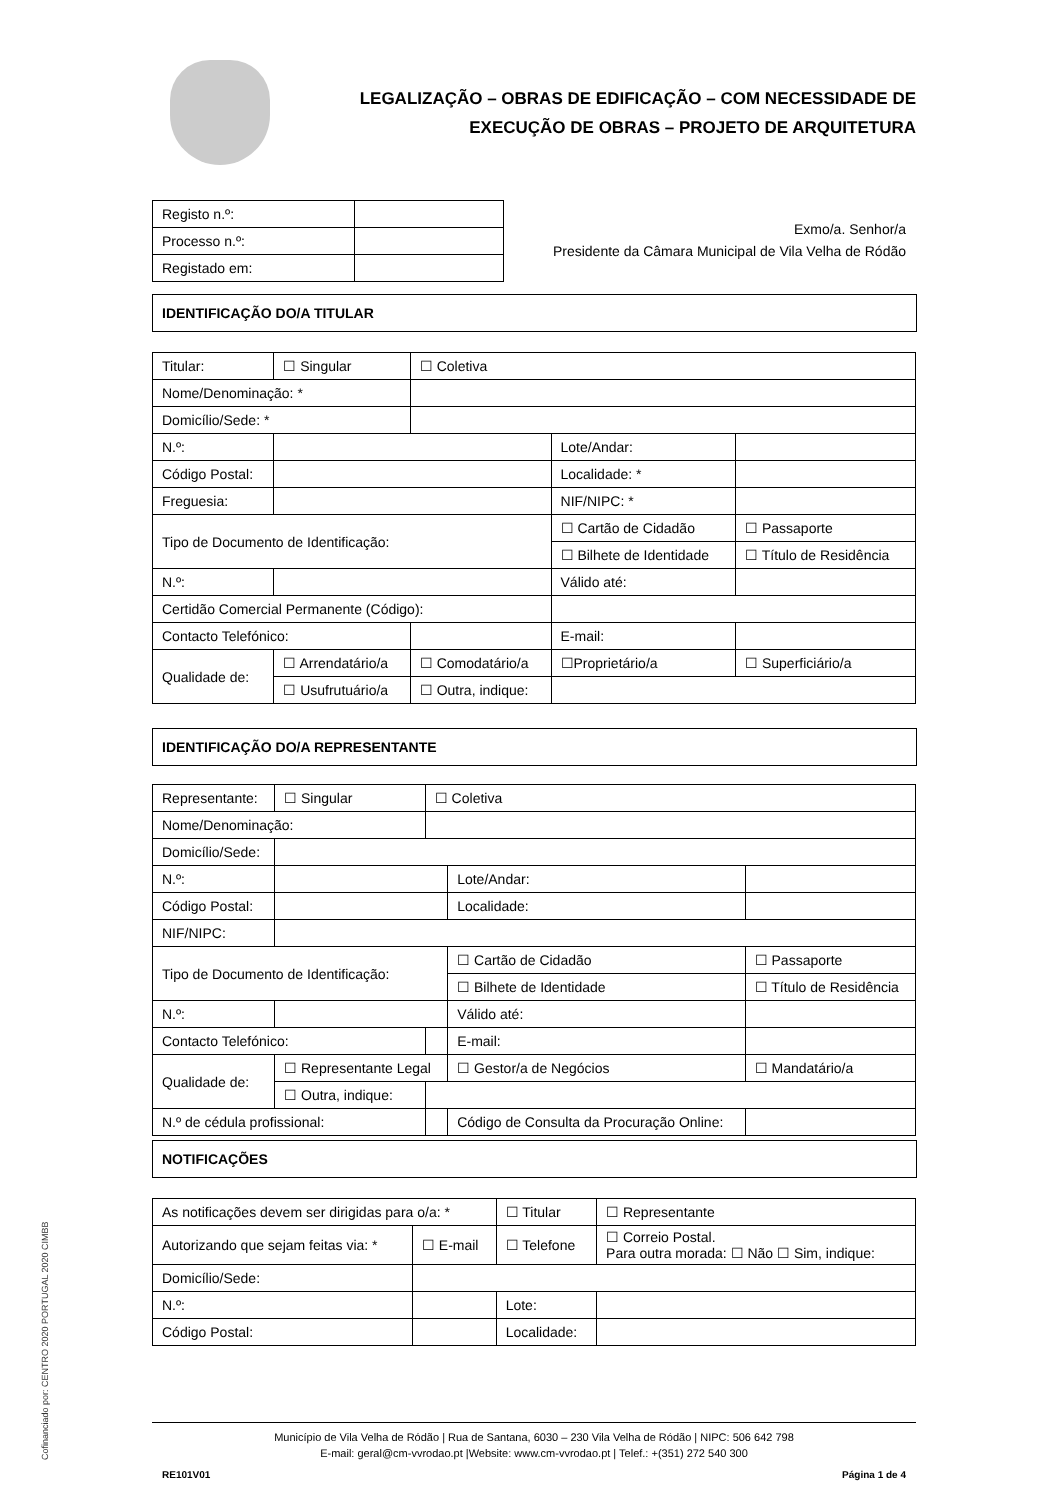LEGALIZAÇÃO – OBRAS DE EDIFICAÇÃO – COM NECESSIDADE DE
EXECUÇÃO DE OBRAS – PROJETO DE ARQUITETURA
| Registo n.º: | |
| Processo n.º: | |
| Registado em: | |
Exmo/a. Senhor/a
Presidente da Câmara Municipal de Vila Velha de Ródão
IDENTIFICAÇÃO DO/A TITULAR
| Titular: | ☐ Singular | ☐ Coletiva | | | |
| Nome/Denominação: * | | | | | |
| Domicílio/Sede: * | | | | | |
| N.º: | | | Lote/Andar: | | |
| Código Postal: | | | Localidade: * | | |
| Freguesia: | | | NIF/NIPC: * | | |
| Tipo de Documento de Identificação: | | | ☐ Cartão de Cidadão | | ☐ Passaporte |
| | | | ☐ Bilhete de Identidade | | ☐ Título de Residência |
| N.º: | | | Válido até: | | |
| Certidão Comercial Permanente (Código): | | | | | |
| Contacto Telefónico: | | | E-mail: | | |
| Qualidade de: | ☐ Arrendatário/a | ☐ Comodatário/a | ☐Proprietário/a | | ☐ Superficiário/a |
| | ☐ Usufrutuário/a | ☐ Outra, indique: | | | |
IDENTIFICAÇÃO DO/A REPRESENTANTE
| Representante: | ☐ Singular | ☐ Coletiva | | | |
| Nome/Denominação: | | | | | |
| Domicílio/Sede: | | | | | |
| N.º: | | | Lote/Andar: | | |
| Código Postal: | | | Localidade: | | |
| NIF/NIPC: | | | | | |
| Tipo de Documento de Identificação: | | | ☐ Cartão de Cidadão | | ☐ Passaporte |
| | | | ☐ Bilhete de Identidade | | ☐ Título de Residência |
| N.º: | | | Válido até: | | |
| Contacto Telefónico: | | | E-mail: | | |
| Qualidade de: | ☐ Representante Legal | | ☐ Gestor/a de Negócios | | ☐ Mandatário/a |
| | ☐ Outra, indique: | | | | |
| N.º de cédula profissional: | | | Código de Consulta da Procuração Online: | | |
NOTIFICAÇÕES
| As notificações devem ser dirigidas para o/a: * | | | ☐ Titular | ☐ Representante |
| Autorizando que sejam feitas via: * | | ☐ E-mail | ☐ Telefone | ☐ Correio Postal. Para outra morada: ☐ Não ☐ Sim, indique: |
| Domicílio/Sede: | | | | |
| N.º: | | | Lote: | |
| Código Postal: | | | Localidade: | |
Cofinanciado por: CENTRO 2020 PORTUGAL 2020 CIMBB
Município de Vila Velha de Ródão | Rua de Santana, 6030 – 230 Vila Velha de Ródão | NIPC: 506 642 798
E-mail: geral@cm-vvrodao.pt |Website: www.cm-vvrodao.pt | Telef.: +(351) 272 540 300
RE101V01 Página 1 de 4